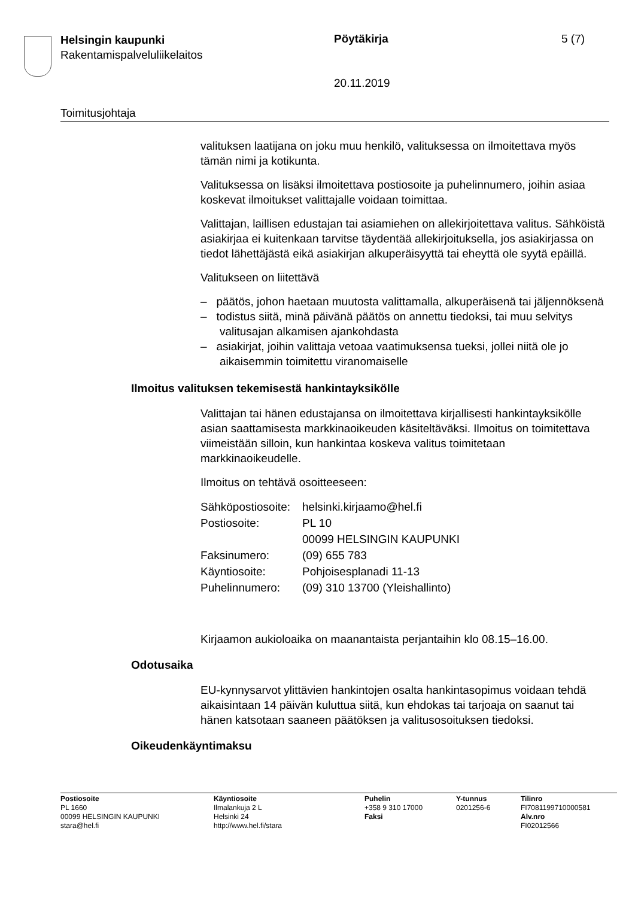Helsingin kaupunki
Rakentamispalveluliikelaitos
Pöytäkirja 5 (7)
20.11.2019
Toimitusjohtaja
valituksen laatijana on joku muu henkilö, valituksessa on ilmoitettava myös tämän nimi ja kotikunta.
Valituksessa on lisäksi ilmoitettava postiosoite ja puhelinnumero, joihin asiaa koskevat ilmoitukset valittajalle voidaan toimittaa.
Valittajan, laillisen edustajan tai asiamiehen on allekirjoitettava valitus. Sähköistä asiakirjaa ei kuitenkaan tarvitse täydentää allekirjoituksella, jos asiakirjassa on tiedot lähettäjästä eikä asiakirjan alkuperäisyyttä tai eheyttä ole syytä epäillä.
Valitukseen on liitettävä
– päätös, johon haetaan muutosta valittamalla, alkuperäisenä tai jäljennöksenä
– todistus siitä, minä päivänä päätös on annettu tiedoksi, tai muu selvitys valitusajan alkamisen ajankohdasta
– asiakirjat, joihin valittaja vetoaa vaatimuksensa tueksi, jollei niitä ole jo aikaisemmin toimitettu viranomaiselle
Ilmoitus valituksen tekemisestä hankintayksikölle
Valittajan tai hänen edustajansa on ilmoitettava kirjallisesti hankintayksikölle asian saattamisesta markkinaoikeuden käsiteltäväksi. Ilmoitus on toimitettava viimeistään silloin, kun hankintaa koskeva valitus toimitetaan markkinaoikeudelle.
Ilmoitus on tehtävä osoitteeseen:
| Sähköpostiosoite: | helsinki.kirjaamo@hel.fi |
| Postiosoite: | PL 10 00099 HELSINGIN KAUPUNKI |
| Faksinumero: | (09) 655 783 |
| Käyntiosoite: | Pohjoisesplanadi 11-13 |
| Puhelinnumero: | (09) 310 13700 (Yleishallinto) |
Kirjaamon aukioloaika on maanantaista perjantaihin klo 08.15–16.00.
Odotusaika
EU-kynnysarvot ylittävien hankintojen osalta hankintasopimus voidaan tehdä aikaisintaan 14 päivän kuluttua siitä, kun ehdokas tai tarjoaja on saanut tai hänen katsotaan saaneen päätöksen ja valitusosoituksen tiedoksi.
Oikeudenkäyntimaksu
Postiosoite
PL 1660
00099 HELSINGIN KAUPUNKI
stara@hel.fi
Käyntiosoite
Ilmalankuja 2 L
Helsinki 24
http://www.hel.fi/stara
Puhelin
+358 9 310 17000
Faksi
Y-tunnus
0201256-6
Tilinro
FI7081199710000581
Alv.nro
FI02012566